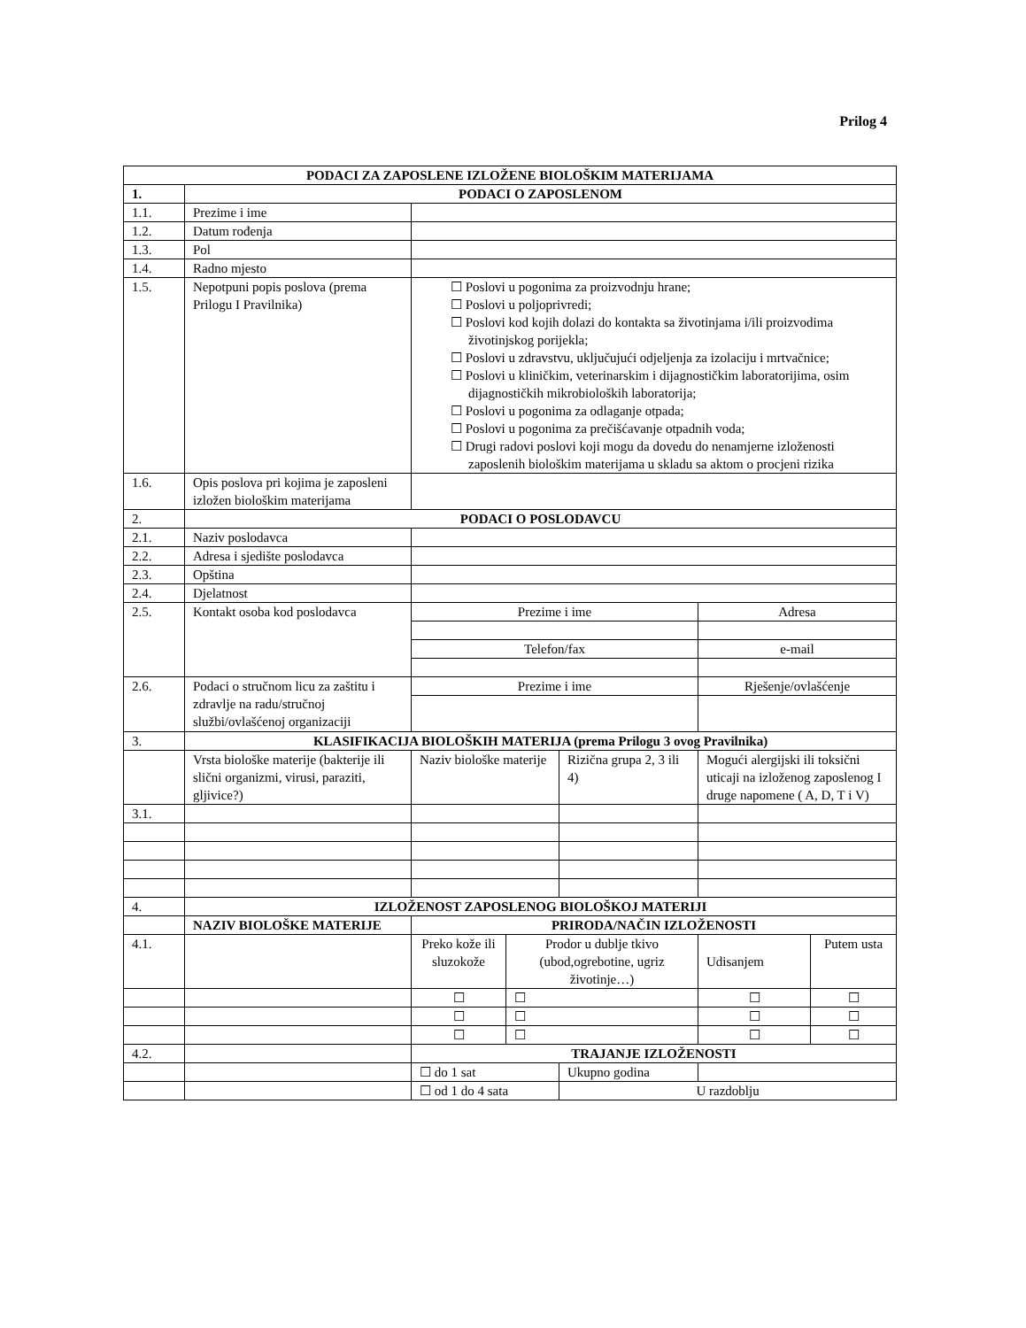Prilog 4
| PODACI ZA ZAPOSLENE IZLOŽENE BIOLOŠKIM MATERIJAMA | | | | | | |
| --- | --- | --- | --- | --- | --- | --- |
| 1. | PODACI O ZAPOSLENOM | | | | | |
| 1.1. | Prezime i ime | | | | | |
| 1.2. | Datum rođenja | | | | | |
| 1.3. | Pol | | | | | |
| 1.4. | Radno mjesto | | | | | |
| 1.5. | Nepotpuni popis poslova (prema Prilogu I Pravilnika) | ☐ Poslovi u pogonima za proizvodnju hrane; ☐ Poslovi u poljoprivredi; ☐ Poslovi kod kojih dolazi do kontakta sa životinjama i/ili proizvodima životinjskog porijekla; ☐ Poslovi u zdravstvu, uključujući odjeljenja za izolaciju i mrtvačnice; ☐ Poslovi u kliničkim, veterinarskim i dijagnostičkim laboratorijima, osim dijagnostičkih mikrobioloških laboratorija; ☐ Poslovi u pogonima za odlaganje otpada; ☐ Poslovi u pogonima za prečišćavanje otpadnih voda; ☐ Drugi radovi poslovi koji mogu da dovedu do nenamjerne izloženosti zaposlenih biološkim materijama u skladu sa aktom o procjeni rizika | | | | |
| 1.6. | Opis poslova pri kojima je zaposleni izložen biološkim materijama | | | | | |
| 2. | PODACI O POSLODAVCU | | | | | |
| 2.1. | Naziv poslodavca | | | | | |
| 2.2. | Adresa i sjedište poslodavca | | | | | |
| 2.3. | Opština | | | | | |
| 2.4. | Djelatnost | | | | | |
| 2.5. | Kontakt osoba kod poslodavca | Prezime i ime | | | Adresa | |
| | | Telefon/fax | | | e-mail | |
| 2.6. | Podaci o stručnom licu za zaštitu i zdravlje na radu/stručnoj službi/ovlašćenoj organizaciji | Prezime i ime | | | Rješenje/ovlašćenje | |
| 3. | KLASIFIKACIJA BIOLOŠKIH MATERIJA (prema Prilogu 3 ovog Pravilnika) | | | | | |
| | Vrsta biološke materije (bakterije ili slični organizmi, virusi, paraziti, gljivice?) | Naziv biološke materije | | Rizična grupa 2, 3 ili 4) | Mogući alergijski ili toksični uticaji na izloženog zaposlenog I druge napomene ( A, D, T i V) | |
| 3.1. | | | | | | |
| 4. | IZLOŽENOST ZAPOSLENOG BIOLOŠKOJ MATERIJI | | | | | |
| | NAZIV BIOLOŠKE MATERIJE | PRIRODA/NAČIN IZLOŽENOSTI | | | | |
| 4.1. | | Preko kože ili sluzokože | Prodor u dublje tkivo (ubod,ogrebotine, ugriz životinje…) | | Udisanjem | Putem usta |
| | | ☐ | ☐ | | ☐ | ☐ |
| | | ☐ | ☐ | | ☐ | ☐ |
| | | ☐ | ☐ | | ☐ | ☐ |
| 4.2. | | TRAJANJE IZLOŽENOSTI | | | | |
| | | ☐ do 1 sat | | Ukupno godina | | |
| | | ☐ od 1 do 4 sata | | U razdoblju | | |